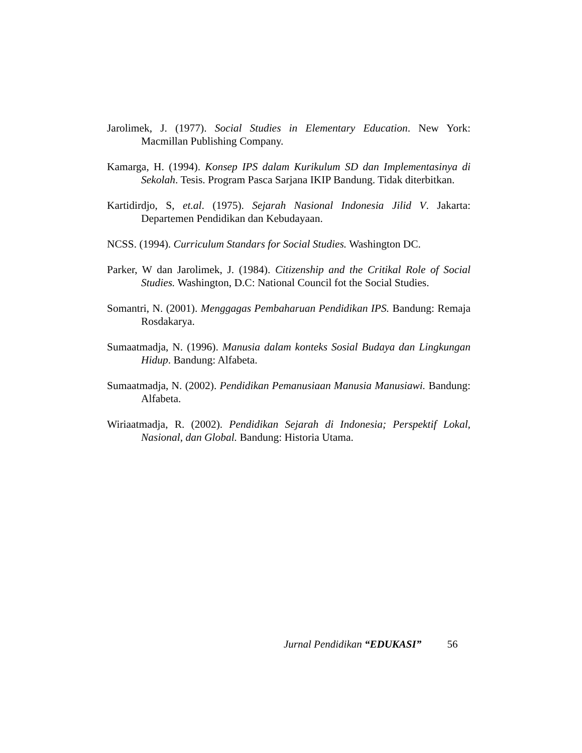Jarolimek, J. (1977). Social Studies in Elementary Education. New York: Macmillan Publishing Company.
Kamarga, H. (1994). Konsep IPS dalam Kurikulum SD dan Implementasinya di Sekolah. Tesis. Program Pasca Sarjana IKIP Bandung. Tidak diterbitkan.
Kartidirdjo, S, et.al. (1975). Sejarah Nasional Indonesia Jilid V. Jakarta: Departemen Pendidikan dan Kebudayaan.
NCSS. (1994). Curriculum Standars for Social Studies. Washington DC.
Parker, W dan Jarolimek, J. (1984). Citizenship and the Critikal Role of Social Studies. Washington, D.C: National Council fot the Social Studies.
Somantri, N. (2001). Menggagas Pembaharuan Pendidikan IPS. Bandung: Remaja Rosdakarya.
Sumaatmadja, N. (1996). Manusia dalam konteks Sosial Budaya dan Lingkungan Hidup. Bandung: Alfabeta.
Sumaatmadja, N. (2002). Pendidikan Pemanusiaan Manusia Manusiawi. Bandung: Alfabeta.
Wiriaatmadja, R. (2002). Pendidikan Sejarah di Indonesia; Perspektif Lokal, Nasional, dan Global. Bandung: Historia Utama.
Jurnal Pendidikan “EDUKASI” 56